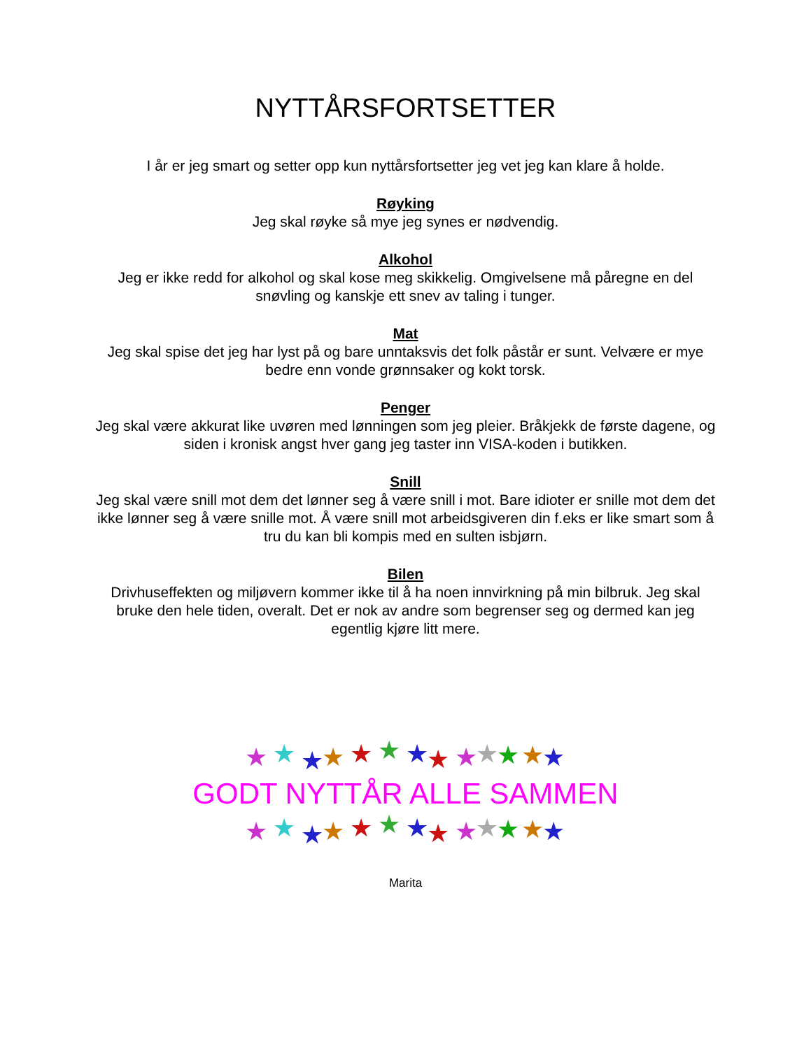NYTTÅRSFORTSETTER
I år er jeg smart og setter opp kun nyttårsfortsetter jeg vet jeg kan klare å holde.
Røyking
Jeg skal røyke så mye jeg synes er nødvendig.
Alkohol
Jeg er ikke redd for alkohol og skal kose meg skikkelig. Omgivelsene må påregne en del snøvling og kanskje ett snev av taling i tunger.
Mat
Jeg skal spise det jeg har lyst på og bare unntaksvis det folk påstår er sunt. Velvære er mye bedre enn vonde grønnsaker og kokt torsk.
Penger
Jeg skal være akkurat like uvøren med lønningen som jeg pleier. Bråkjekk de første dagene, og siden i kronisk angst hver gang jeg taster inn VISA-koden i butikken.
Snill
Jeg skal være snill mot dem det lønner seg å være snill i mot. Bare idioter er snille mot dem det ikke lønner seg å være snille mot. Å være snill mot arbeidsgiveren din f.eks er like smart som å tru du kan bli kompis med en sulten isbjørn.
Bilen
Drivhuseffekten og miljøvern kommer ikke til å ha noen innvirkning på min bilbruk. Jeg skal bruke den hele tiden, overalt. Det er nok av andre som begrenser seg og dermed kan jeg egentlig kjøre litt mere.
★
★
★
★
★
★
★
★
★
★
★
★
★
GODT NYTTÅR ALLE SAMMEN
★
★
★
★
★
★
★
★
★
★
★
★
★
Marita